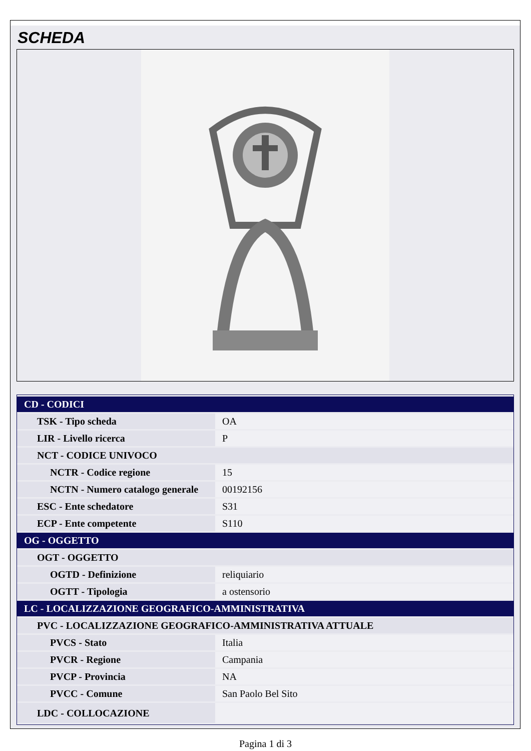SCHEDA
| CD - CODICI | |
| --- | --- |
| TSK - Tipo scheda | OA |
| LIR - Livello ricerca | P |
| NCT - CODICE UNIVOCO | |
| NCTR - Codice regione | 15 |
| NCTN - Numero catalogo generale | 00192156 |
| ESC - Ente schedatore | S31 |
| ECP - Ente competente | S110 |
| OG - OGGETTO | |
| OGT - OGGETTO | |
| OGTD - Definizione | reliquiario |
| OGTT - Tipologia | a ostensorio |
| LC - LOCALIZZAZIONE GEOGRAFICO-AMMINISTRATIVA | |
| PVC - LOCALIZZAZIONE GEOGRAFICO-AMMINISTRATIVA ATTUALE | |
| PVCS - Stato | Italia |
| PVCR - Regione | Campania |
| PVCP - Provincia | NA |
| PVCC - Comune | San Paolo Bel Sito |
| LDC - COLLOCAZIONE | |
Pagina 1 di 3